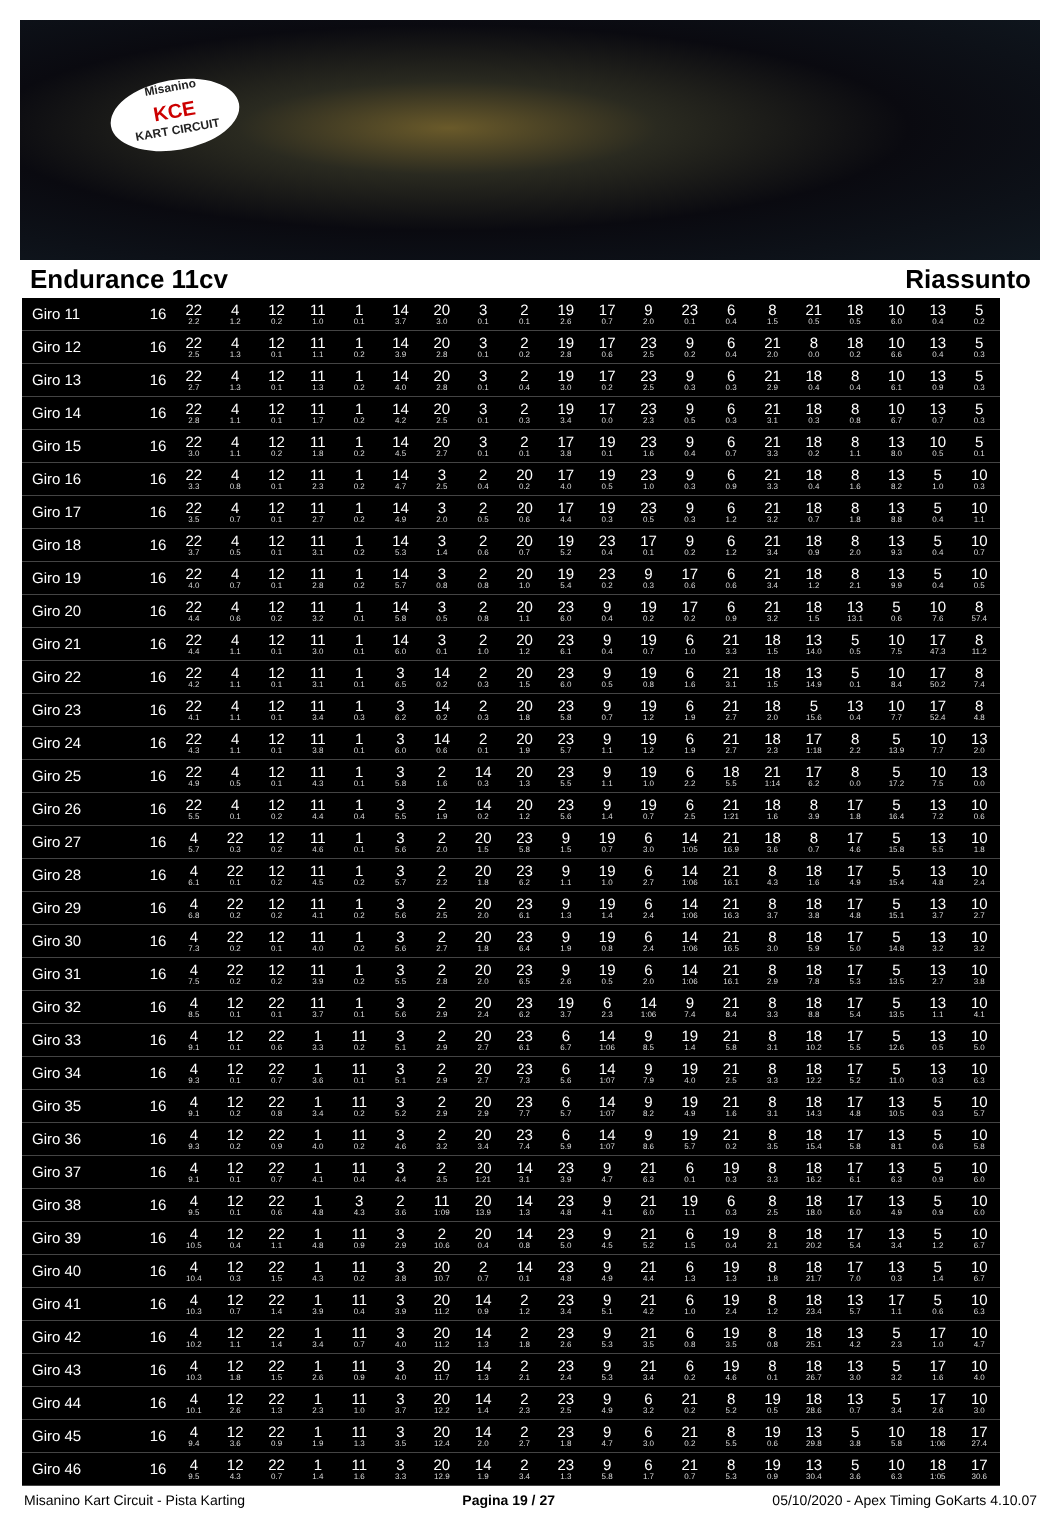Misanino
KCE
KART CIRCUIT
Endurance 11cv Riassunto
| Giro 11 | 16 | 22 2.2 | 4 1.2 | 12 0.2 | 11 1.0 | 1 0.1 | 14 3.7 | 20 3.0 | 3 0.1 | 2 0.1 | 19 2.6 | 17 0.7 | 9 2.0 | 23 0.1 | 6 0.4 | 8 1.5 | 21 0.5 | 18 0.5 | 10 6.0 | 13 0.4 | 5 0.2 |
| Giro 12 | 16 | 22 2.5 | 4 1.3 | 12 0.1 | 11 1.1 | 1 0.2 | 14 3.9 | 20 2.8 | 3 0.1 | 2 0.2 | 19 2.8 | 17 0.6 | 23 2.5 | 9 0.2 | 6 0.4 | 21 2.0 | 8 0.0 | 18 0.2 | 10 6.6 | 13 0.4 | 5 0.3 |
| Giro 13 | 16 | 22 2.7 | 4 1.3 | 12 0.1 | 11 1.3 | 1 0.2 | 14 4.0 | 20 2.8 | 3 0.1 | 2 0.4 | 19 3.0 | 17 0.2 | 23 2.5 | 9 0.3 | 6 0.3 | 21 2.9 | 18 0.4 | 8 0.4 | 10 6.1 | 13 0.9 | 5 0.3 |
| Giro 14 | 16 | 22 2.8 | 4 1.1 | 12 0.1 | 11 1.7 | 1 0.2 | 14 4.2 | 20 2.5 | 3 0.1 | 2 0.3 | 19 3.4 | 17 0.0 | 23 2.3 | 9 0.5 | 6 0.3 | 21 3.1 | 18 0.3 | 8 0.8 | 10 6.7 | 13 0.7 | 5 0.3 |
| Giro 15 | 16 | 22 3.0 | 4 1.1 | 12 0.2 | 11 1.8 | 1 0.2 | 14 4.5 | 20 2.7 | 3 0.1 | 2 0.1 | 17 3.8 | 19 0.1 | 23 1.6 | 9 0.4 | 6 0.7 | 21 3.3 | 18 0.2 | 8 1.1 | 13 8.0 | 10 0.5 | 5 0.1 |
| Giro 16 | 16 | 22 3.3 | 4 0.8 | 12 0.1 | 11 2.3 | 1 0.2 | 14 4.7 | 3 2.5 | 2 0.4 | 20 0.2 | 17 4.0 | 19 0.5 | 23 1.0 | 9 0.3 | 6 0.9 | 21 3.3 | 18 0.4 | 8 1.6 | 13 8.2 | 5 1.0 | 10 0.3 |
| Giro 17 | 16 | 22 3.5 | 4 0.7 | 12 0.1 | 11 2.7 | 1 0.2 | 14 4.9 | 3 2.0 | 2 0.5 | 20 0.6 | 17 4.4 | 19 0.3 | 23 0.5 | 9 0.3 | 6 1.2 | 21 3.2 | 18 0.7 | 8 1.8 | 13 8.8 | 5 0.4 | 10 1.1 |
| Giro 18 | 16 | 22 3.7 | 4 0.5 | 12 0.1 | 11 3.1 | 1 0.2 | 14 5.3 | 3 1.4 | 2 0.6 | 20 0.7 | 19 5.2 | 23 0.4 | 17 0.1 | 9 0.2 | 6 1.2 | 21 3.4 | 18 0.9 | 8 2.0 | 13 9.3 | 5 0.4 | 10 0.7 |
| Giro 19 | 16 | 22 4.0 | 4 0.7 | 12 0.1 | 11 2.8 | 1 0.2 | 14 5.7 | 3 0.8 | 2 0.8 | 20 1.0 | 19 5.4 | 23 0.2 | 9 0.3 | 17 0.6 | 6 0.6 | 21 3.4 | 18 1.2 | 8 2.1 | 13 9.9 | 5 0.4 | 10 0.5 |
| Giro 20 | 16 | 22 4.4 | 4 0.6 | 12 0.2 | 11 3.2 | 1 0.1 | 14 5.8 | 3 0.5 | 2 0.8 | 20 1.1 | 23 6.0 | 9 0.4 | 19 0.2 | 17 0.2 | 6 0.9 | 21 3.2 | 18 1.5 | 13 13.1 | 5 0.6 | 10 7.6 | 8 57.4 |
| Giro 21 | 16 | 22 4.4 | 4 1.1 | 12 0.1 | 11 3.0 | 1 0.1 | 14 6.0 | 3 0.1 | 2 1.0 | 20 1.2 | 23 6.1 | 9 0.4 | 19 0.7 | 6 1.0 | 21 3.3 | 18 1.5 | 13 14.0 | 5 0.5 | 10 7.5 | 17 47.3 | 8 11.2 |
| Giro 22 | 16 | 22 4.2 | 4 1.1 | 12 0.1 | 11 3.1 | 1 0.1 | 3 6.5 | 14 0.2 | 2 0.3 | 20 1.5 | 23 6.0 | 9 0.5 | 19 0.8 | 6 1.6 | 21 3.1 | 18 1.5 | 13 14.9 | 5 0.1 | 10 8.4 | 17 50.2 | 8 7.4 |
| Giro 23 | 16 | 22 4.1 | 4 1.1 | 12 0.1 | 11 3.4 | 1 0.3 | 3 6.2 | 14 0.2 | 2 0.3 | 20 1.8 | 23 5.8 | 9 0.7 | 19 1.2 | 6 1.9 | 21 2.7 | 18 2.0 | 5 15.6 | 13 0.4 | 10 7.7 | 17 52.4 | 8 4.8 |
| Giro 24 | 16 | 22 4.3 | 4 1.1 | 12 0.1 | 11 3.8 | 1 0.1 | 3 6.0 | 14 0.6 | 2 0.1 | 20 1.9 | 23 5.7 | 9 1.1 | 19 1.2 | 6 1.9 | 21 2.7 | 18 2.3 | 17 1:18 | 8 2.2 | 5 13.9 | 10 7.7 | 13 2.0 |
| Giro 25 | 16 | 22 4.9 | 4 0.5 | 12 0.1 | 11 4.3 | 1 0.1 | 3 5.8 | 2 1.6 | 14 0.3 | 20 1.3 | 23 5.5 | 9 1.1 | 19 1.0 | 6 2.2 | 18 5.5 | 21 1:14 | 17 6.2 | 8 0.0 | 5 17.2 | 10 7.5 | 13 0.0 |
| Giro 26 | 16 | 22 5.5 | 4 0.1 | 12 0.2 | 11 4.4 | 1 0.4 | 3 5.5 | 2 1.9 | 14 0.2 | 20 1.2 | 23 5.6 | 9 1.4 | 19 0.7 | 6 2.5 | 21 1:21 | 18 1.6 | 8 3.9 | 17 1.8 | 5 16.4 | 13 7.2 | 10 0.6 |
| Giro 27 | 16 | 4 5.7 | 22 0.3 | 12 0.2 | 11 4.6 | 1 0.1 | 3 5.6 | 2 2.0 | 20 1.5 | 23 5.8 | 9 1.5 | 19 0.7 | 6 3.0 | 14 1:05 | 21 16.9 | 18 3.6 | 8 0.7 | 17 4.6 | 5 15.8 | 13 5.5 | 10 1.8 |
| Giro 28 | 16 | 4 6.1 | 22 0.1 | 12 0.2 | 11 4.5 | 1 0.2 | 3 5.7 | 2 2.2 | 20 1.8 | 23 6.2 | 9 1.1 | 19 1.0 | 6 2.7 | 14 1:06 | 21 16.1 | 8 4.3 | 18 1.6 | 17 4.9 | 5 15.4 | 13 4.8 | 10 2.4 |
| Giro 29 | 16 | 4 6.8 | 22 0.2 | 12 0.2 | 11 4.1 | 1 0.2 | 3 5.6 | 2 2.5 | 20 2.0 | 23 6.1 | 9 1.3 | 19 1.4 | 6 2.4 | 14 1:06 | 21 16.3 | 8 3.7 | 18 3.8 | 17 4.8 | 5 15.1 | 13 3.7 | 10 2.7 |
| Giro 30 | 16 | 4 7.3 | 22 0.2 | 12 0.1 | 11 4.0 | 1 0.2 | 3 5.6 | 2 2.7 | 20 1.8 | 23 6.4 | 9 1.9 | 19 0.8 | 6 2.4 | 14 1:06 | 21 16.5 | 8 3.0 | 18 5.9 | 17 5.0 | 5 14.8 | 13 3.2 | 10 3.2 |
| Giro 31 | 16 | 4 7.5 | 22 0.2 | 12 0.2 | 11 3.9 | 1 0.2 | 3 5.5 | 2 2.8 | 20 2.0 | 23 6.5 | 9 2.6 | 19 0.5 | 6 2.0 | 14 1:06 | 21 16.1 | 8 2.9 | 18 7.8 | 17 5.3 | 5 13.5 | 13 2.7 | 10 3.8 |
| Giro 32 | 16 | 4 8.5 | 12 0.1 | 22 0.1 | 11 3.7 | 1 0.1 | 3 5.6 | 2 2.9 | 20 2.4 | 23 6.2 | 19 3.7 | 6 2.3 | 14 1:06 | 9 7.4 | 21 8.4 | 8 3.3 | 18 8.8 | 17 5.4 | 5 13.5 | 13 1.1 | 10 4.1 |
| Giro 33 | 16 | 4 9.1 | 12 0.1 | 22 0.6 | 1 3.3 | 11 0.2 | 3 5.1 | 2 2.9 | 20 2.7 | 23 6.1 | 6 6.7 | 14 1:06 | 9 8.5 | 19 1.4 | 21 5.8 | 8 3.1 | 18 10.2 | 17 5.5 | 5 12.6 | 13 0.5 | 10 5.0 |
| Giro 34 | 16 | 4 9.3 | 12 0.1 | 22 0.7 | 1 3.6 | 11 0.1 | 3 5.1 | 2 2.9 | 20 2.7 | 23 7.3 | 6 5.6 | 14 1:07 | 9 7.9 | 19 4.0 | 21 2.5 | 8 3.3 | 18 12.2 | 17 5.2 | 5 11.0 | 13 0.3 | 10 6.3 |
| Giro 35 | 16 | 4 9.1 | 12 0.2 | 22 0.8 | 1 3.4 | 11 0.2 | 3 5.2 | 2 2.9 | 20 2.9 | 23 7.7 | 6 5.7 | 14 1:07 | 9 8.2 | 19 4.9 | 21 1.6 | 8 3.1 | 18 14.3 | 17 4.8 | 13 10.5 | 5 0.3 | 10 5.7 |
| Giro 36 | 16 | 4 9.3 | 12 0.2 | 22 0.9 | 1 4.0 | 11 0.2 | 3 4.6 | 2 3.2 | 20 3.4 | 23 7.4 | 6 5.9 | 14 1:07 | 9 8.6 | 19 5.7 | 21 0.2 | 8 3.5 | 18 15.4 | 17 5.8 | 13 8.1 | 5 0.6 | 10 5.8 |
| Giro 37 | 16 | 4 9.1 | 12 0.1 | 22 0.7 | 1 4.1 | 11 0.4 | 3 4.4 | 2 3.5 | 20 1:21 | 14 3.1 | 23 3.9 | 9 4.7 | 21 6.3 | 6 0.1 | 19 0.3 | 8 3.3 | 18 16.2 | 17 6.1 | 13 6.3 | 5 0.9 | 10 6.0 |
| Giro 38 | 16 | 4 9.5 | 12 0.1 | 22 0.6 | 1 4.8 | 3 4.3 | 2 3.6 | 11 1:09 | 20 13.9 | 14 1.3 | 23 4.8 | 9 4.1 | 21 6.0 | 19 1.1 | 6 0.3 | 8 2.5 | 18 18.0 | 17 6.0 | 13 4.9 | 5 0.9 | 10 6.0 |
| Giro 39 | 16 | 4 10.5 | 12 0.4 | 22 1.1 | 1 4.8 | 11 0.9 | 3 2.9 | 2 10.6 | 20 0.4 | 14 0.8 | 23 5.0 | 9 4.5 | 21 5.2 | 6 1.5 | 19 0.4 | 8 2.1 | 18 20.2 | 17 5.4 | 13 3.4 | 5 1.2 | 10 6.7 |
| Giro 40 | 16 | 4 10.4 | 12 0.3 | 22 1.5 | 1 4.3 | 11 0.2 | 3 3.8 | 20 10.7 | 2 0.7 | 14 0.1 | 23 4.8 | 9 4.9 | 21 4.4 | 6 1.3 | 19 1.3 | 8 1.8 | 18 21.7 | 17 7.0 | 13 0.3 | 5 1.4 | 10 6.7 |
| Giro 41 | 16 | 4 10.3 | 12 0.7 | 22 1.4 | 1 3.9 | 11 0.4 | 3 3.9 | 20 11.2 | 14 0.9 | 2 1.2 | 23 3.4 | 9 5.1 | 21 4.2 | 6 1.0 | 19 2.4 | 8 1.2 | 18 23.4 | 13 5.7 | 17 1.1 | 5 0.6 | 10 6.3 |
| Giro 42 | 16 | 4 10.2 | 12 1.1 | 22 1.4 | 1 3.4 | 11 0.7 | 3 4.0 | 20 11.2 | 14 1.3 | 2 1.8 | 23 2.6 | 9 5.3 | 21 3.5 | 6 0.8 | 19 3.5 | 8 0.8 | 18 25.1 | 13 4.2 | 5 2.3 | 17 1.0 | 10 4.7 |
| Giro 43 | 16 | 4 10.3 | 12 1.8 | 22 1.5 | 1 2.6 | 11 0.9 | 3 4.0 | 20 11.7 | 14 1.3 | 2 2.1 | 23 2.4 | 9 5.3 | 21 3.4 | 6 0.2 | 19 4.6 | 8 0.1 | 18 26.7 | 13 3.0 | 5 3.2 | 17 1.6 | 10 4.0 |
| Giro 44 | 16 | 4 10.1 | 12 2.6 | 22 1.3 | 1 2.3 | 11 1.0 | 3 3.7 | 20 12.2 | 14 1.4 | 2 2.3 | 23 2.5 | 9 4.9 | 6 3.2 | 21 0.2 | 8 5.2 | 19 0.5 | 18 28.6 | 13 0.7 | 5 3.4 | 17 2.6 | 10 3.0 |
| Giro 45 | 16 | 4 9.4 | 12 3.6 | 22 0.9 | 1 1.9 | 11 1.3 | 3 3.5 | 20 12.4 | 14 2.0 | 2 2.7 | 23 1.8 | 9 4.7 | 6 3.0 | 21 0.2 | 8 5.5 | 19 0.6 | 13 29.8 | 5 3.8 | 10 5.8 | 18 1:06 | 17 27.4 |
| Giro 46 | 16 | 4 9.5 | 12 4.3 | 22 0.7 | 1 1.4 | 11 1.6 | 3 3.3 | 20 12.9 | 14 1.9 | 2 3.4 | 23 1.3 | 9 5.8 | 6 1.7 | 21 0.7 | 8 5.3 | 19 0.9 | 13 30.4 | 5 3.6 | 10 6.3 | 18 1:05 | 17 30.6 |
Misanino Kart Circuit - Pista Karting Pagina 19 / 27 05/10/2020 - Apex Timing GoKarts 4.10.07